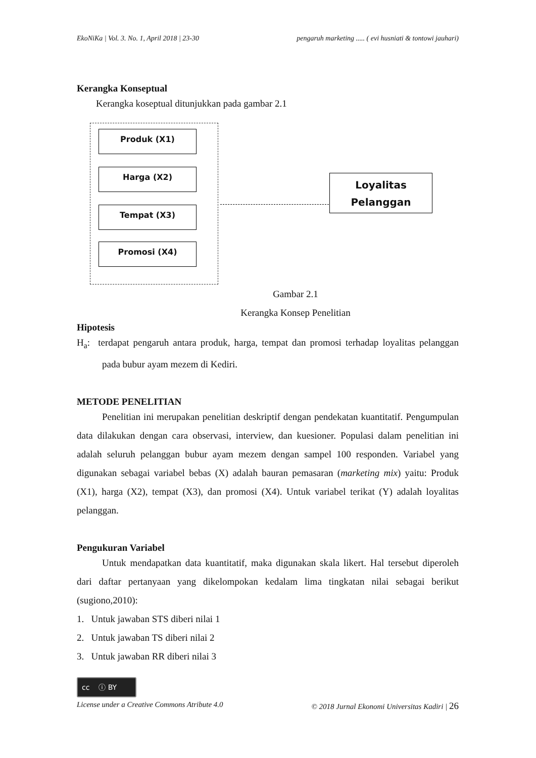EkoNiKa | Vol. 3. No. 1, April 2018 | 23-30 pengaruh marketing ..... ( evi husniati & tontowi jauhari)
Kerangka Konseptual
Kerangka koseptual ditunjukkan pada gambar 2.1
Produk (X1)
Harga (X2)
Tempat (X3)
Promosi (X4)
Loyalitas
Pelanggan
Gambar 2.1
Kerangka Konsep Penelitian
Hipotesis
H<sub>a</sub>: terdapat pengaruh antara produk, harga, tempat dan promosi terhadap loyalitas pelanggan pada bubur ayam mezem di Kediri.
METODE PENELITIAN
Penelitian ini merupakan penelitian deskriptif dengan pendekatan kuantitatif. Pengumpulan data dilakukan dengan cara observasi, interview, dan kuesioner. Populasi dalam penelitian ini adalah seluruh pelanggan bubur ayam mezem dengan sampel 100 responden. Variabel yang digunakan sebagai variabel bebas (X) adalah bauran pemasaran (marketing mix) yaitu: Produk (X1), harga (X2), tempat (X3), dan promosi (X4). Untuk variabel terikat (Y) adalah loyalitas pelanggan.
Pengukuran Variabel
Untuk mendapatkan data kuantitatif, maka digunakan skala likert. Hal tersebut diperoleh dari daftar pertanyaan yang dikelompokan kedalam lima tingkatan nilai sebagai berikut (sugiono,2010):
1. Untuk jawaban STS diberi nilai 1
2. Untuk jawaban TS diberi nilai 2
3. Untuk jawaban RR diberi nilai 3
cc ⓘ BY
License under a Creative Commons Atribute 4.0 © 2018 Jurnal Ekonomi Universitas Kadiri | 26